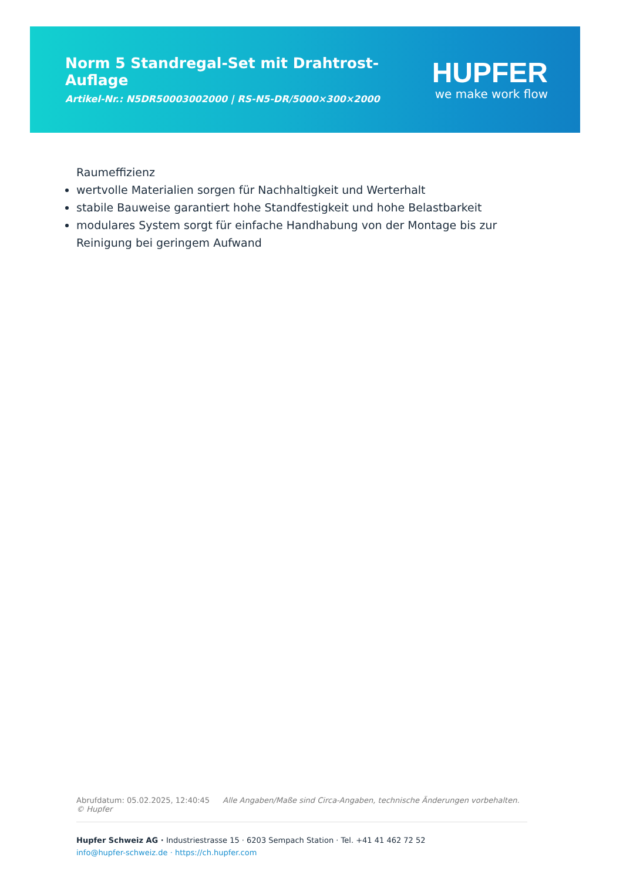Norm 5 Standregal-Set mit Drahtrost-Auflage
Artikel-Nr.: N5DR50003002000 | RS-N5-DR/5000×300×2000
HUPFER
we make work flow
Raumeffizienz
wertvolle Materialien sorgen für Nachhaltigkeit und Werterhalt
stabile Bauweise garantiert hohe Standfestigkeit und hohe Belastbarkeit
modulares System sorgt für einfache Handhabung von der Montage bis zur Reinigung bei geringem Aufwand
Abrufdatum: 05.02.2025, 12:40:45 Alle Angaben/Maße sind Circa-Angaben, technische Änderungen vorbehalten. © Hupfer
Hupfer Schweiz AG · Industriestrasse 15 · 6203 Sempach Station · Tel. +41 41 462 72 52
info@hupfer-schweiz.de · https://ch.hupfer.com